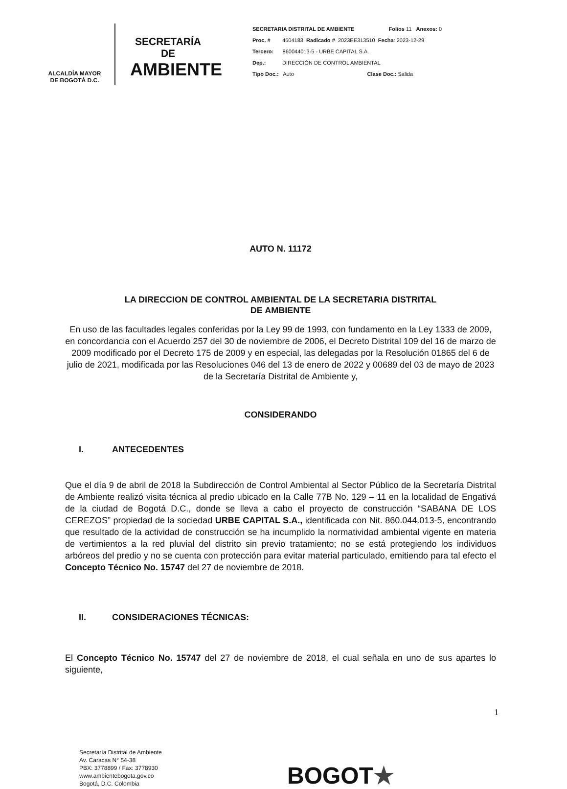ALCALDÍA MAYOR
DE BOGOTÁ D.C.
SECRETARÍA DE
AMBIENTE
SECRETARIA DISTRITAL DE AMBIENTE Folios 11 Anexos: 0
Proc. # 4604183 Radicado # 2023EE313510 Fecha: 2023-12-29
Tercero: 860044013-5 - URBE CAPITAL S.A.
Dep.: DIRECCIÓN DE CONTROL AMBIENTAL
Tipo Doc.: Auto Clase Doc.: Salida
AUTO N. 11172
LA DIRECCION DE CONTROL AMBIENTAL DE LA SECRETARIA DISTRITAL
DE AMBIENTE
En uso de las facultades legales conferidas por la Ley 99 de 1993, con fundamento en la Ley 1333 de 2009, en concordancia con el Acuerdo 257 del 30 de noviembre de 2006, el Decreto Distrital 109 del 16 de marzo de 2009 modificado por el Decreto 175 de 2009 y en especial, las delegadas por la Resolución 01865 del 6 de julio de 2021, modificada por las Resoluciones 046 del 13 de enero de 2022 y 00689 del 03 de mayo de 2023 de la Secretaría Distrital de Ambiente y,
CONSIDERANDO
I. ANTECEDENTES
Que el día 9 de abril de 2018 la Subdirección de Control Ambiental al Sector Público de la Secretaría Distrital de Ambiente realizó visita técnica al predio ubicado en la Calle 77B No. 129 – 11 en la localidad de Engativá de la ciudad de Bogotá D.C., donde se lleva a cabo el proyecto de construcción “SABANA DE LOS CEREZOS” propiedad de la sociedad URBE CAPITAL S.A., identificada con Nit. 860.044.013-5, encontrando que resultado de la actividad de construcción se ha incumplido la normatividad ambiental vigente en materia de vertimientos a la red pluvial del distrito sin previo tratamiento; no se está protegiendo los individuos arbóreos del predio y no se cuenta con protección para evitar material particulado, emitiendo para tal efecto el Concepto Técnico No. 15747 del 27 de noviembre de 2018.
II. CONSIDERACIONES TÉCNICAS:
El Concepto Técnico No. 15747 del 27 de noviembre de 2018, el cual señala en uno de sus apartes lo siguiente,
1
Secretaría Distrital de Ambiente
Av. Caracas N° 54-38
PBX: 3778899 / Fax: 3778930
www.ambientebogota.gov.co
Bogotá, D.C. Colombia
BOGOT★